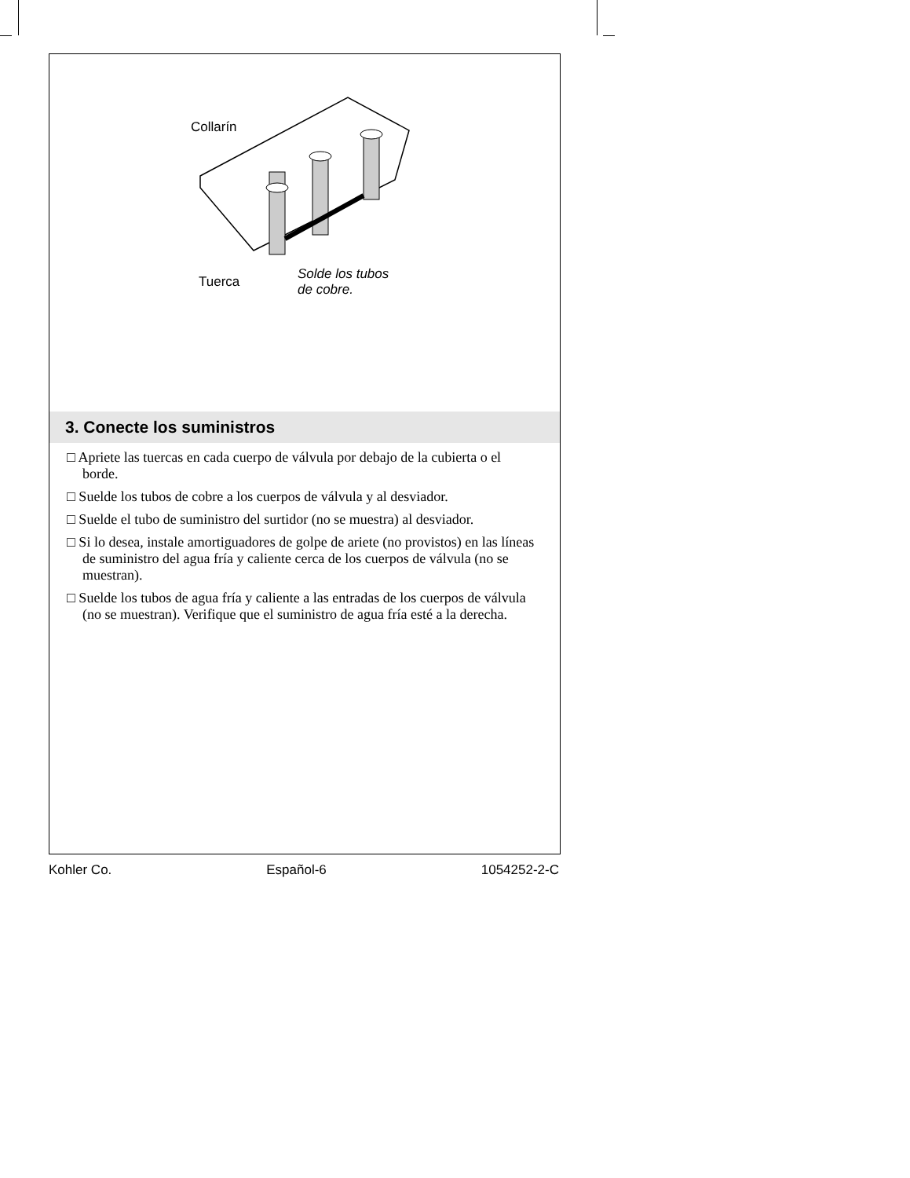Collarín
Tuerca
Solde los tubos
de cobre.
3. Conecte los suministros
□ Apriete las tuercas en cada cuerpo de válvula por debajo de la cubierta o el borde.
□ Suelde los tubos de cobre a los cuerpos de válvula y al desviador.
□ Suelde el tubo de suministro del surtidor (no se muestra) al desviador.
□ Si lo desea, instale amortiguadores de golpe de ariete (no provistos) en las líneas de suministro del agua fría y caliente cerca de los cuerpos de válvula (no se muestran).
□ Suelde los tubos de agua fría y caliente a las entradas de los cuerpos de válvula (no se muestran). Verifique que el suministro de agua fría esté a la derecha.
Kohler Co. Español-6 1054252-2-C